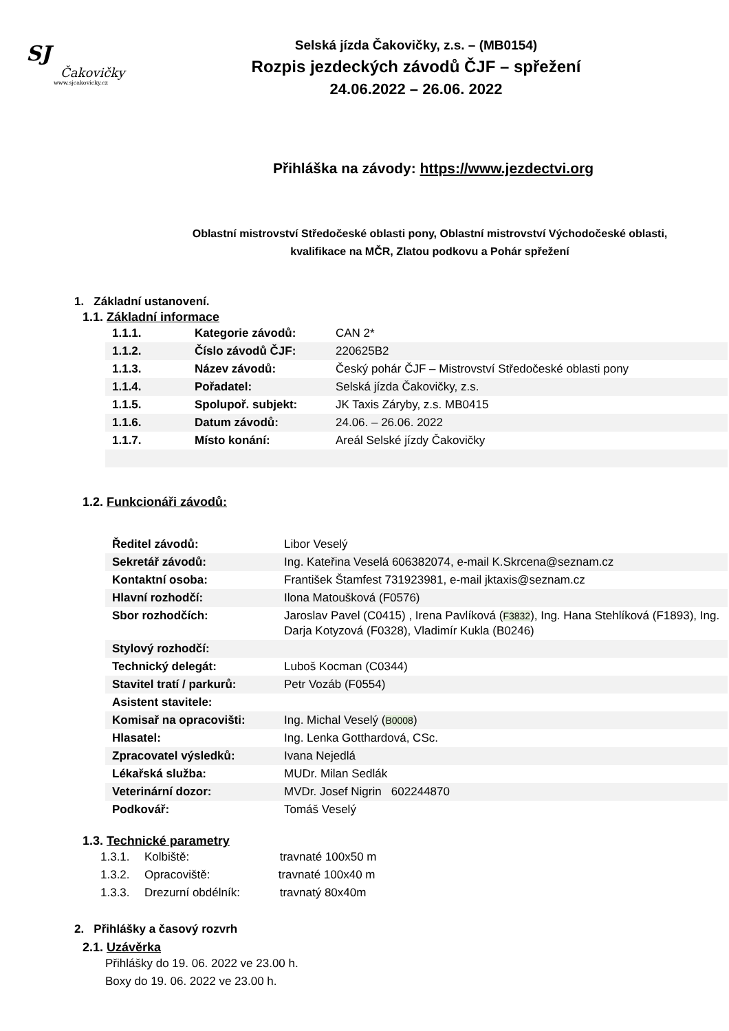SJ
Čakovičky
www.sjcakovicky.cz
Selská jízda Čakovičky, z.s. – (MB0154)
Rozpis jezdeckých závodů ČJF – spřežení
24.06.2022 – 26.06. 2022
Přihláška na závody: https://www.jezdectvi.org
Oblastní mistrovství Středočeské oblasti pony, Oblastní mistrovství Východočeské oblasti, kvalifikace na MČR, Zlatou podkovu a Pohár spřežení
1. Základní ustanovení.
1.1. Základní informace
| 1.1.1. | Kategorie závodů: | CAN 2* |
| 1.1.2. | Číslo závodů ČJF: | 220625B2 |
| 1.1.3. | Název závodů: | Český pohár ČJF – Mistrovství Středočeské oblasti pony |
| 1.1.4. | Pořadatel: | Selská jízda Čakovičky, z.s. |
| 1.1.5. | Spolupoř. subjekt: | JK Taxis Záryby, z.s. MB0415 |
| 1.1.6. | Datum závodů: | 24.06. – 26.06. 2022 |
| 1.1.7. | Místo konání: | Areál Selské jízdy Čakovičky |
1.2. Funkcionáři závodů:
| Ředitel závodů: | Libor Veselý |
| Sekretář závodů: | Ing. Kateřina Veselá 606382074, e-mail K.Skrcena@seznam.cz |
| Kontaktní osoba: | František Štamfest 731923981, e-mail jktaxis@seznam.cz |
| Hlavní rozhodčí: | Ilona Matoušková (F0576) |
| Sbor rozhodčích: | Jaroslav Pavel (C0415) , Irena Pavlíková ( F3832 ), Ing. Hana Stehlíková (F1893), Ing. Darja Kotyzová (F0328), Vladimír Kukla (B0246) |
| Stylový rozhodčí: | |
| Technický delegát: | Luboš Kocman (C0344) |
| Stavitel tratí / parkurů: | Petr Vozáb (F0554) |
| Asistent stavitele: | |
| Komisař na opracovišti: | Ing. Michal Veselý ( B0008 ) |
| Hlasatel: | Ing. Lenka Gotthardová, CSc. |
| Zpracovatel výsledků: | Ivana Nejedlá |
| Lékařská služba: | MUDr. Milan Sedlák |
| Veterinární dozor: | MVDr. Josef Nigrin 602244870 |
| Podkovář: | Tomáš Veselý |
1.3. Technické parametry
1.3.1. Kolbiště: travnaté 100x50 m
1.3.2. Opracoviště: travnaté 100x40 m
1.3.3. Drezurní obdélník: travnatý 80x40m
2. Přihlášky a časový rozvrh
2.1. Uzávěrka
Přihlášky do 19. 06. 2022 ve 23.00 h.
Boxy do 19. 06. 2022 ve 23.00 h.